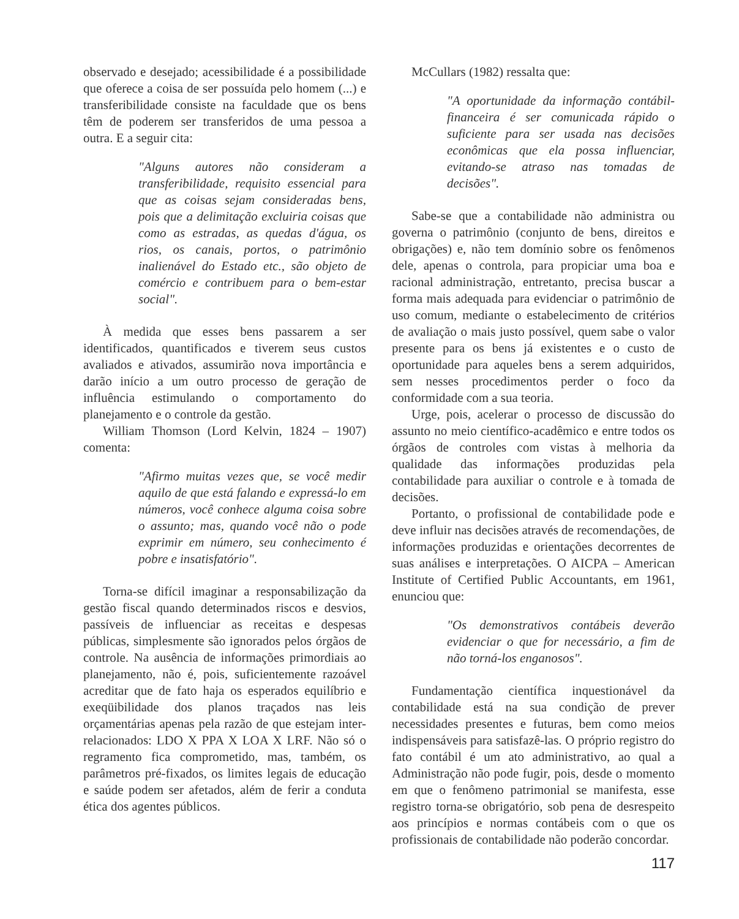observado e desejado; acessibilidade é a possibilidade que oferece a coisa de ser possuída pelo homem (...) e transferibilidade consiste na faculdade que os bens têm de poderem ser transferidos de uma pessoa a outra. E a seguir cita:
"Alguns autores não consideram a transferibilidade, requisito essencial para que as coisas sejam consideradas bens, pois que a delimitação excluiria coisas que como as estradas, as quedas d'água, os rios, os canais, portos, o patrimônio inalienável do Estado etc., são objeto de comércio e contribuem para o bem-estar social".
À medida que esses bens passarem a ser identificados, quantificados e tiverem seus custos avaliados e ativados, assumirão nova importância e darão início a um outro processo de geração de influência estimulando o comportamento do planejamento e o controle da gestão.
William Thomson (Lord Kelvin, 1824 – 1907) comenta:
"Afirmo muitas vezes que, se você medir aquilo de que está falando e expressá-lo em números, você conhece alguma coisa sobre o assunto; mas, quando você não o pode exprimir em número, seu conhecimento é pobre e insatisfatório".
Torna-se difícil imaginar a responsabilização da gestão fiscal quando determinados riscos e desvios, passíveis de influenciar as receitas e despesas públicas, simplesmente são ignorados pelos órgãos de controle. Na ausência de informações primordiais ao planejamento, não é, pois, suficientemente razoável acreditar que de fato haja os esperados equilíbrio e exeqüibilidade dos planos traçados nas leis orçamentárias apenas pela razão de que estejam inter-relacionados: LDO X PPA X LOA X LRF. Não só o regramento fica comprometido, mas, também, os parâmetros pré-fixados, os limites legais de educação e saúde podem ser afetados, além de ferir a conduta ética dos agentes públicos.
McCullars (1982) ressalta que:
"A oportunidade da informação contábil-financeira é ser comunicada rápido o suficiente para ser usada nas decisões econômicas que ela possa influenciar, evitando-se atraso nas tomadas de decisões".
Sabe-se que a contabilidade não administra ou governa o patrimônio (conjunto de bens, direitos e obrigações) e, não tem domínio sobre os fenômenos dele, apenas o controla, para propiciar uma boa e racional administração, entretanto, precisa buscar a forma mais adequada para evidenciar o patrimônio de uso comum, mediante o estabelecimento de critérios de avaliação o mais justo possível, quem sabe o valor presente para os bens já existentes e o custo de oportunidade para aqueles bens a serem adquiridos, sem nesses procedimentos perder o foco da conformidade com a sua teoria.
Urge, pois, acelerar o processo de discussão do assunto no meio científico-acadêmico e entre todos os órgãos de controles com vistas à melhoria da qualidade das informações produzidas pela contabilidade para auxiliar o controle e à tomada de decisões.
Portanto, o profissional de contabilidade pode e deve influir nas decisões através de recomendações, de informações produzidas e orientações decorrentes de suas análises e interpretações. O AICPA – American Institute of Certified Public Accountants, em 1961, enunciou que:
"Os demonstrativos contábeis deverão evidenciar o que for necessário, a fim de não torná-los enganosos".
Fundamentação científica inquestionável da contabilidade está na sua condição de prever necessidades presentes e futuras, bem como meios indispensáveis para satisfazê-las. O próprio registro do fato contábil é um ato administrativo, ao qual a Administração não pode fugir, pois, desde o momento em que o fenômeno patrimonial se manifesta, esse registro torna-se obrigatório, sob pena de desrespeito aos princípios e normas contábeis com o que os profissionais de contabilidade não poderão concordar.
117